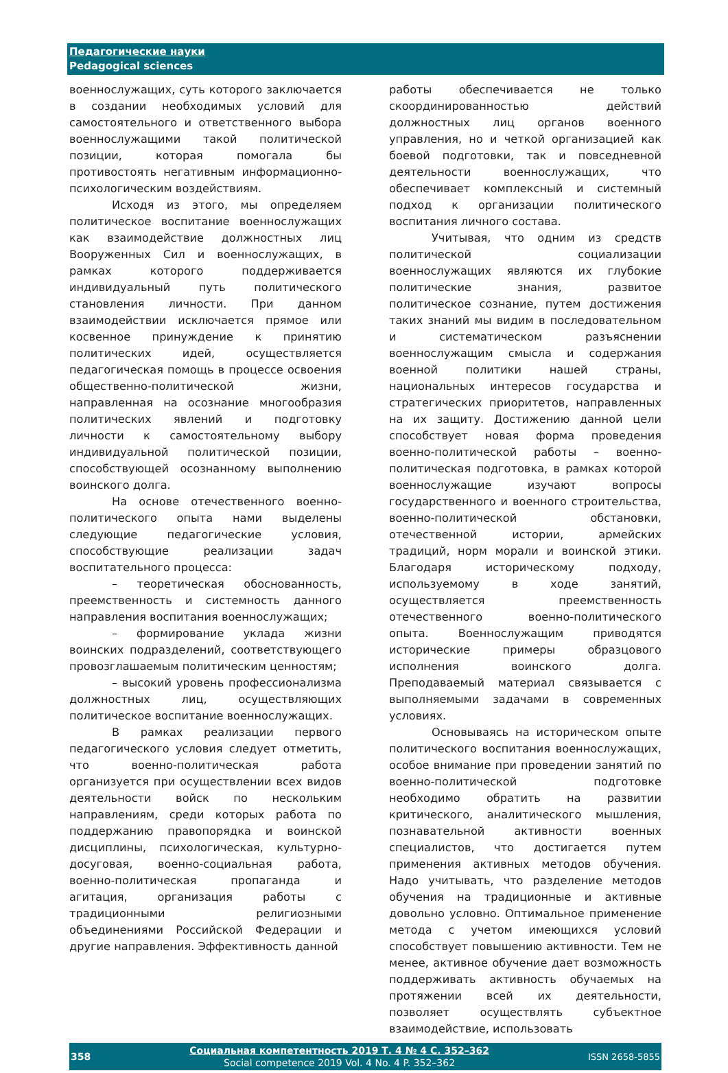Педагогические науки
Pedagogical sciences
военнослужащих, суть которого заключается в создании необходимых условий для самостоятельного и ответственного выбора военнослужащими такой политической позиции, которая помогала бы противостоять негативным информационно-психологическим воздействиям.
Исходя из этого, мы определяем политическое воспитание военнослужащих как взаимодействие должностных лиц Вооруженных Сил и военнослужащих, в рамках которого поддерживается индивидуальный путь политического становления личности. При данном взаимодействии исключается прямое или косвенное принуждение к принятию политических идей, осуществляется педагогическая помощь в процессе освоения общественно-политической жизни, направленная на осознание многообразия политических явлений и подготовку личности к самостоятельному выбору индивидуальной политической позиции, способствующей осознанному выполнению воинского долга.
На основе отечественного военно-политического опыта нами выделены следующие педагогические условия, способствующие реализации задач воспитательного процесса:
– теоретическая обоснованность, преемственность и системность данного направления воспитания военнослужащих;
– формирование уклада жизни воинских подразделений, соответствующего провозглашаемым политическим ценностям;
– высокий уровень профессионализма должностных лиц, осуществляющих политическое воспитание военнослужащих.
В рамках реализации первого педагогического условия следует отметить, что военно-политическая работа организуется при осуществлении всех видов деятельности войск по нескольким направлениям, среди которых работа по поддержанию правопорядка и воинской дисциплины, психологическая, культурно-досуговая, военно-социальная работа, военно-политическая пропаганда и агитация, организация работы с традиционными религиозными объединениями Российской Федерации и другие направления. Эффективность данной
работы обеспечивается не только скоординированностью действий должностных лиц органов военного управления, но и четкой организацией как боевой подготовки, так и повседневной деятельности военнослужащих, что обеспечивает комплексный и системный подход к организации политического воспитания личного состава.
Учитывая, что одним из средств политической социализации военнослужащих являются их глубокие политические знания, развитое политическое сознание, путем достижения таких знаний мы видим в последовательном и систематическом разъяснении военнослужащим смысла и содержания военной политики нашей страны, национальных интересов государства и стратегических приоритетов, направленных на их защиту. Достижению данной цели способствует новая форма проведения военно-политической работы – военно-политическая подготовка, в рамках которой военнослужащие изучают вопросы государственного и военного строительства, военно-политической обстановки, отечественной истории, армейских традиций, норм морали и воинской этики. Благодаря историческому подходу, используемому в ходе занятий, осуществляется преемственность отечественного военно-политического опыта. Военнослужащим приводятся исторические примеры образцового исполнения воинского долга. Преподаваемый материал связывается с выполняемыми задачами в современных условиях.
Основываясь на историческом опыте политического воспитания военнослужащих, особое внимание при проведении занятий по военно-политической подготовке необходимо обратить на развитии критического, аналитического мышления, познавательной активности военных специалистов, что достигается путем применения активных методов обучения. Надо учитывать, что разделение методов обучения на традиционные и активные довольно условно. Оптимальное применение метода с учетом имеющихся условий способствует повышению активности. Тем не менее, активное обучение дает возможность поддерживать активность обучаемых на протяжении всей их деятельности, позволяет осуществлять субъектное взаимодействие, использовать
358
Социальная компетентность 2019 Т. 4 № 4 С. 352–362
Social competence 2019 Vol. 4 No. 4 P. 352–362
ISSN 2658-5855